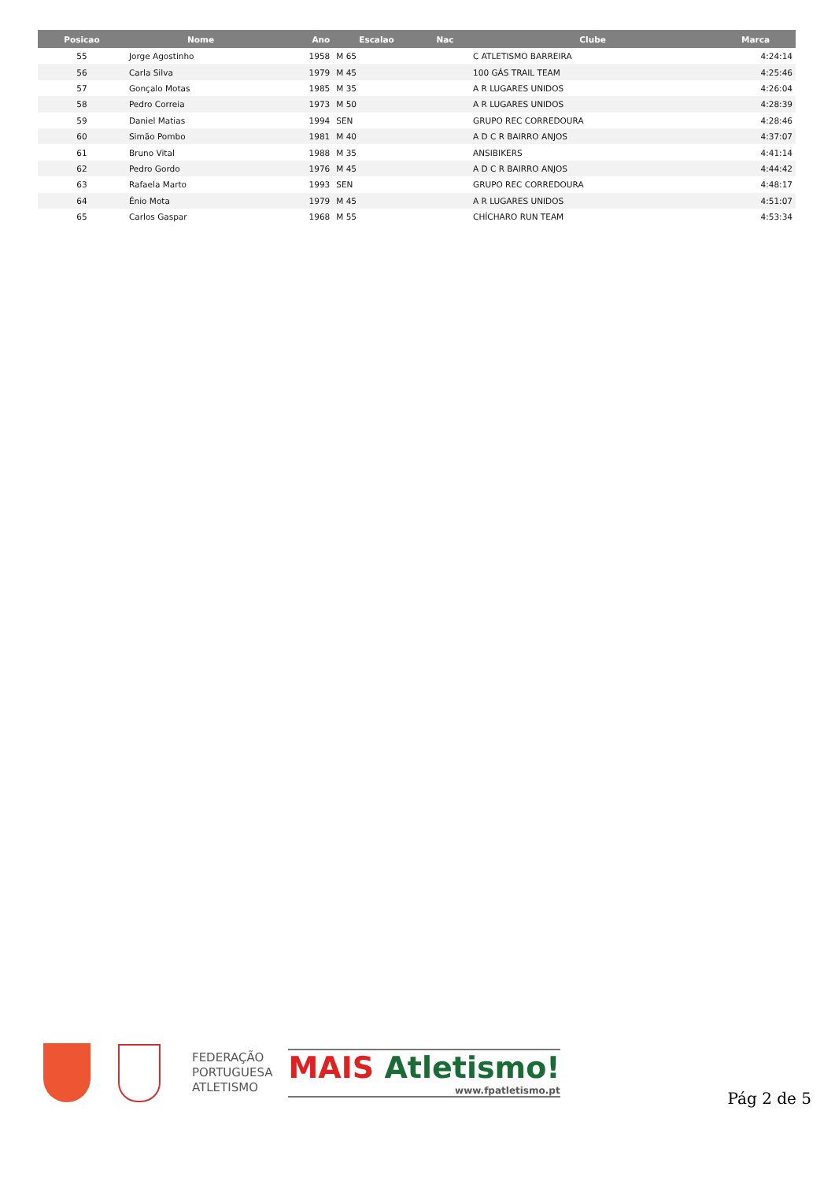| Posicao | Nome | Ano | Escalao | Nac | Clube | Marca |
| --- | --- | --- | --- | --- | --- | --- |
| 55 | Jorge Agostinho | 1958 | M 65 | | C ATLETISMO BARREIRA | 4:24:14 |
| 56 | Carla Silva | 1979 | M 45 | | 100 GÁS TRAIL TEAM | 4:25:46 |
| 57 | Gonçalo Motas | 1985 | M 35 | | A R LUGARES UNIDOS | 4:26:04 |
| 58 | Pedro Correia | 1973 | M 50 | | A R LUGARES UNIDOS | 4:28:39 |
| 59 | Daniel Matias | 1994 | SEN | | GRUPO REC CORREDOURA | 4:28:46 |
| 60 | Simão Pombo | 1981 | M 40 | | A D C R BAIRRO ANJOS | 4:37:07 |
| 61 | Bruno Vital | 1988 | M 35 | | ANSIBIKERS | 4:41:14 |
| 62 | Pedro Gordo | 1976 | M 45 | | A D C R BAIRRO ANJOS | 4:44:42 |
| 63 | Rafaela Marto | 1993 | SEN | | GRUPO REC CORREDOURA | 4:48:17 |
| 64 | Énio Mota | 1979 | M 45 | | A R LUGARES UNIDOS | 4:51:07 |
| 65 | Carlos Gaspar | 1968 | M 55 | | CHÍCHARO RUN TEAM | 4:53:34 |
FEDERAÇÃO
PORTUGUESA
ATLETISMO
MAIS Atletismo!
www.fpatletismo.pt
Pág 2 de 5